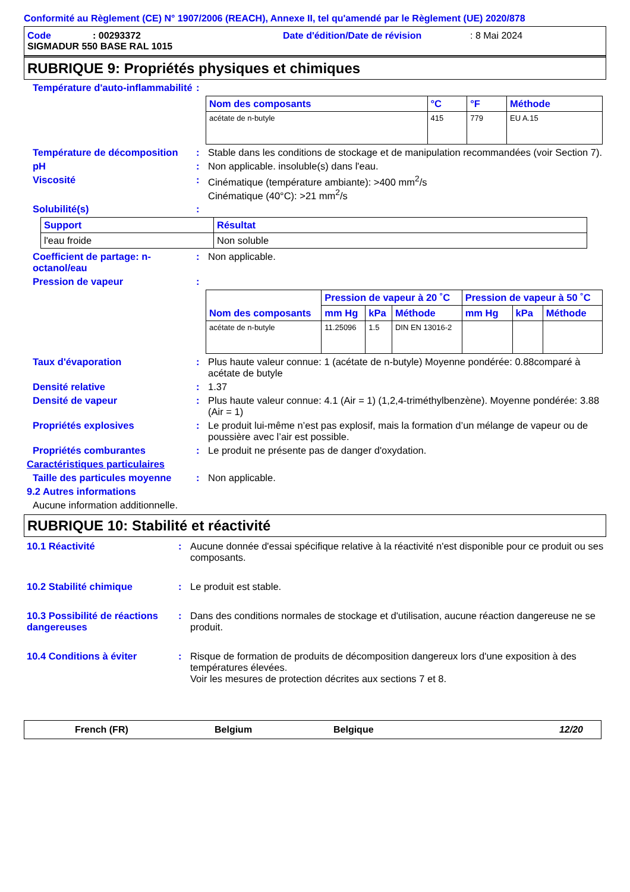Conformité au Règlement (CE) N° 1907/2006 (REACH), Annexe II, tel qu'amendé par le Règlement (UE) 2020/878
Code: 00293372 Date d'édition/Date de révision: 8 Mai 2024
SIGMADUR 550 BASE RAL 1015
RUBRIQUE 9: Propriétés physiques et chimiques
Température d'auto-inflammabilité:
| Nom des composants | °C | °F | Méthode |
| --- | --- | --- | --- |
| acétate de n-butyle | 415 | 779 | EU A.15 |
Température de décomposition: Stable dans les conditions de stockage et de manipulation recommandées (voir Section 7).
pH: Non applicable. insoluble(s) dans l'eau.
Viscosité: Cinématique (température ambiante): >400 mm<sup>2</sup>/s
Cinématique (40°C): >21 mm<sup>2</sup>/s
Solubilité(s):
| Support | Résultat |
| --- | --- |
| l'eau froide | Non soluble |
Coefficient de partage: n-octanol/eau: Non applicable.
Pression de vapeur:
| Nom des composants | Pression de vapeur à 20 ˚C | | | Pression de vapeur à 50 ˚C | | |
| --- | --- | --- | --- | --- | --- | --- |
| | mm Hg | kPa | Méthode | mm Hg | kPa | Méthode |
| acétate de n-butyle | 11.25096 | 1.5 | DIN EN 13016-2 | | | |
Taux d'évaporation: Plus haute valeur connue: 1 (acétate de n-butyle) Moyenne pondérée: 0.88comparé à acétate de butyle
Densité relative: 1.37
Densité de vapeur: Plus haute valeur connue: 4.1 (Air = 1) (1,2,4-triméthylbenzène). Moyenne pondérée: 3.88 (Air = 1)
Propriétés explosives: Le produit lui-même n’est pas explosif, mais la formation d’un mélange de vapeur ou de poussière avec l’air est possible.
Propriétés comburantes: Le produit ne présente pas de danger d'oxydation.
Caractéristiques particulaires
Taille des particules moyenne: Non applicable.
9.2 Autres informations
Aucune information additionnelle.
RUBRIQUE 10: Stabilité et réactivité
10.1 Réactivité: Aucune donnée d'essai spécifique relative à la réactivité n'est disponible pour ce produit ou ses composants.
10.2 Stabilité chimique: Le produit est stable.
10.3 Possibilité de réactions dangereuses: Dans des conditions normales de stockage et d'utilisation, aucune réaction dangereuse ne se produit.
10.4 Conditions à éviter: Risque de formation de produits de décomposition dangereux lors d'une exposition à des températures élevées.
Voir les mesures de protection décrites aux sections 7 et 8.
French (FR) Belgium Belgique 12/20